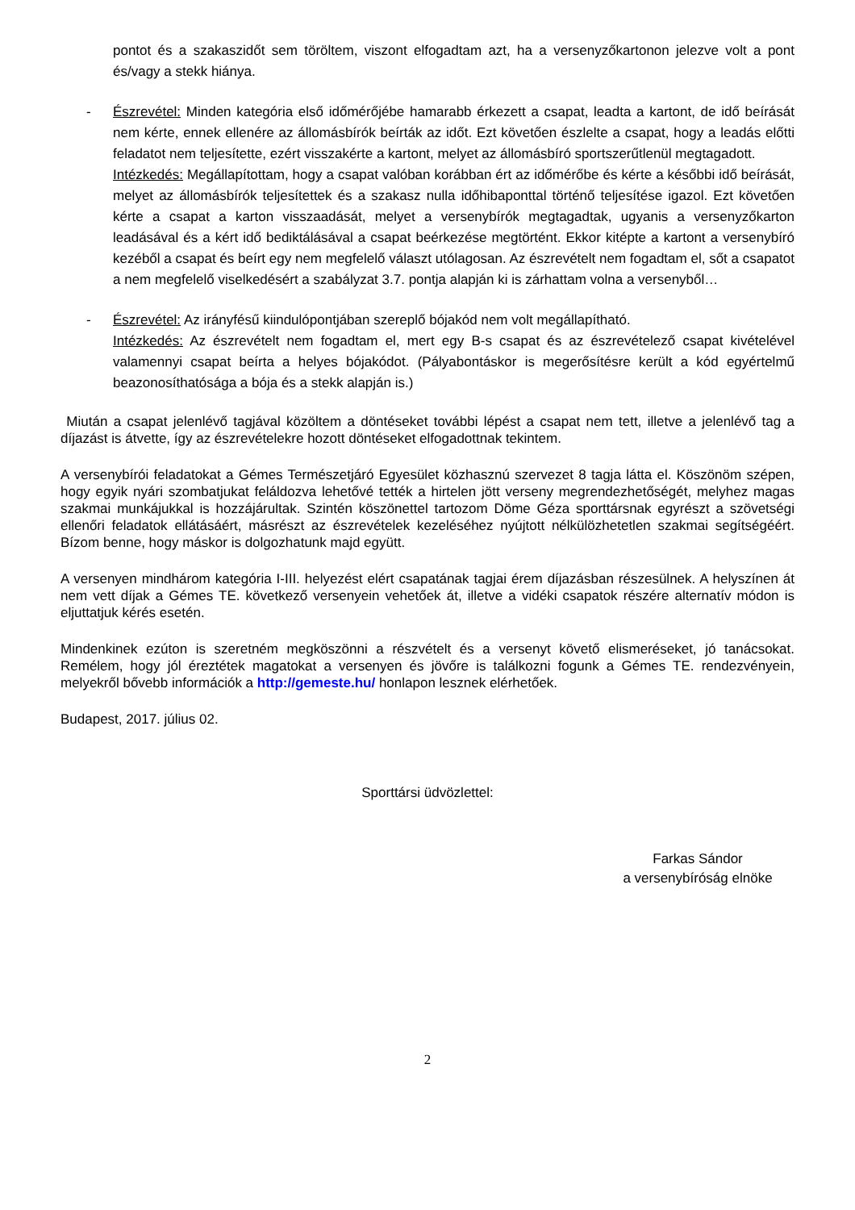pontot és a szakaszidőt sem töröltem, viszont elfogadtam azt, ha a versenyzőkartonon jelezve volt a pont és/vagy a stekk hiánya.
- Észrevétel: Minden kategória első időmérőjébe hamarabb érkezett a csapat, leadta a kartont, de idő beírását nem kérte, ennek ellenére az állomásbírók beírták az időt. Ezt követően észlelte a csapat, hogy a leadás előtti feladatot nem teljesítette, ezért visszakérte a kartont, melyet az állomásbíró sportszerűtlenül megtagadott.
Intézkedés: Megállapítottam, hogy a csapat valóban korábban ért az időmérőbe és kérte a későbbi idő beírását, melyet az állomásbírók teljesítettek és a szakasz nulla időhibaponttal történő teljesítése igazol. Ezt követően kérte a csapat a karton visszaadását, melyet a versenybírók megtagadtak, ugyanis a versenyzőkarton leadásával és a kért idő bediktálásával a csapat beérkezése megtörtént. Ekkor kitépte a kartont a versenybíró kezéből a csapat és beírt egy nem megfelelő választ utólagosan. Az észrevételt nem fogadtam el, sőt a csapatot a nem megfelelő viselkedésért a szabályzat 3.7. pontja alapján ki is zárhattam volna a versenyből…
- Észrevétel: Az irányfésű kiindulópontjában szereplő bójakód nem volt megállapítható.
Intézkedés: Az észrevételt nem fogadtam el, mert egy B-s csapat és az észrevételező csapat kivételével valamennyi csapat beírta a helyes bójakódot. (Pályabontáskor is megerősítésre került a kód egyértelmű beazonosíthatósága a bója és a stekk alapján is.)
Miután a csapat jelenlévő tagjával közöltem a döntéseket további lépést a csapat nem tett, illetve a jelenlévő tag a díjazást is átvette, így az észrevételekre hozott döntéseket elfogadottnak tekintem.
A versenybírói feladatokat a Gémes Természetjáró Egyesület közhasznú szervezet 8 tagja látta el. Köszönöm szépen, hogy egyik nyári szombatjukat feláldozva lehetővé tették a hirtelen jött verseny megrendezhetőségét, melyhez magas szakmai munkájukkal is hozzájárultak. Szintén köszönettel tartozom Döme Géza sporttársnak egyrészt a szövetségi ellenőri feladatok ellátásáért, másrészt az észrevételek kezeléséhez nyújtott nélkülözhetetlen szakmai segítségéért. Bízom benne, hogy máskor is dolgozhatunk majd együtt.
A versenyen mindhárom kategória I-III. helyezést elért csapatának tagjai érem díjazásban részesülnek. A helyszínen át nem vett díjak a Gémes TE. következő versenyein vehetőek át, illetve a vidéki csapatok részére alternatív módon is eljuttatjuk kérés esetén.
Mindenkinek ezúton is szeretném megköszönni a részvételt és a versenyt követő elismeréseket, jó tanácsokat. Remélem, hogy jól éreztétek magatokat a versenyen és jövőre is találkozni fogunk a Gémes TE. rendezvényein, melyekről bővebb információk a http://gemeste.hu/ honlapon lesznek elérhetőek.
Budapest, 2017. július 02.
Sporttársi üdvözlettel:
Farkas Sándor
a versenybíróság elnöke
2